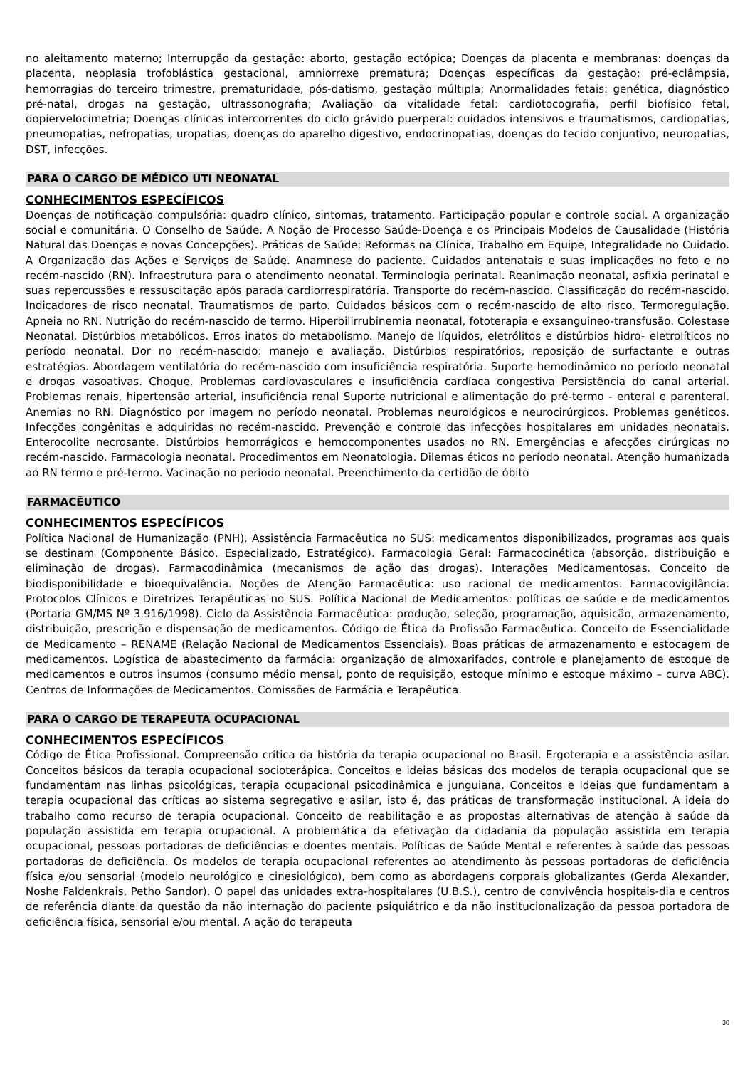no aleitamento materno; Interrupção da gestação: aborto, gestação ectópica; Doenças da placenta e membranas: doenças da placenta, neoplasia trofoblástica gestacional, amniorrexe prematura; Doenças específicas da gestação: pré-eclâmpsia, hemorragias do terceiro trimestre, prematuridade, pós-datismo, gestação múltipla; Anormalidades fetais: genética, diagnóstico pré-natal, drogas na gestação, ultrassonografia; Avaliação da vitalidade fetal: cardiotocografia, perfil biofísico fetal, dopiervelocimetria; Doenças clínicas intercorrentes do ciclo grávido puerperal: cuidados intensivos e traumatismos, cardiopatias, pneumopatias, nefropatias, uropatias, doenças do aparelho digestivo, endocrinopatias, doenças do tecido conjuntivo, neuropatias, DST, infecções.
PARA O CARGO DE MÉDICO UTI NEONATAL
CONHECIMENTOS ESPECÍFICOS
Doenças de notificação compulsória: quadro clínico, sintomas, tratamento. Participação popular e controle social. A organização social e comunitária. O Conselho de Saúde. A Noção de Processo Saúde-Doença e os Principais Modelos de Causalidade (História Natural das Doenças e novas Concepções). Práticas de Saúde: Reformas na Clínica, Trabalho em Equipe, Integralidade no Cuidado. A Organização das Ações e Serviços de Saúde. Anamnese do paciente. Cuidados antenatais e suas implicações no feto e no recém-nascido (RN). Infraestrutura para o atendimento neonatal. Terminologia perinatal. Reanimação neonatal, asfixia perinatal e suas repercussões e ressuscitação após parada cardiorrespiratória. Transporte do recém-nascido. Classificação do recém-nascido. Indicadores de risco neonatal. Traumatismos de parto. Cuidados básicos com o recém-nascido de alto risco. Termoregulação. Apneia no RN. Nutrição do recém-nascido de termo. Hiperbilirrubinemia neonatal, fototerapia e exsanguineo-transfusão. Colestase Neonatal. Distúrbios metabólicos. Erros inatos do metabolismo. Manejo de líquidos, eletrólitos e distúrbios hidro- eletrolíticos no período neonatal. Dor no recém-nascido: manejo e avaliação. Distúrbios respiratórios, reposição de surfactante e outras estratégias. Abordagem ventilatória do recém-nascido com insuficiência respiratória. Suporte hemodinâmico no período neonatal e drogas vasoativas. Choque. Problemas cardiovasculares e insuficiência cardíaca congestiva Persistência do canal arterial. Problemas renais, hipertensão arterial, insuficiência renal Suporte nutricional e alimentação do pré-termo - enteral e parenteral. Anemias no RN. Diagnóstico por imagem no período neonatal. Problemas neurológicos e neurocirúrgicos. Problemas genéticos. Infecções congênitas e adquiridas no recém-nascido. Prevenção e controle das infecções hospitalares em unidades neonatais. Enterocolite necrosante. Distúrbios hemorrágicos e hemocomponentes usados no RN. Emergências e afecções cirúrgicas no recém-nascido. Farmacologia neonatal. Procedimentos em Neonatologia. Dilemas éticos no período neonatal. Atenção humanizada ao RN termo e pré-termo. Vacinação no período neonatal. Preenchimento da certidão de óbito
FARMACÊUTICO
CONHECIMENTOS ESPECÍFICOS
Política Nacional de Humanização (PNH). Assistência Farmacêutica no SUS: medicamentos disponibilizados, programas aos quais se destinam (Componente Básico, Especializado, Estratégico). Farmacologia Geral: Farmacocinética (absorção, distribuição e eliminação de drogas). Farmacodinâmica (mecanismos de ação das drogas). Interações Medicamentosas. Conceito de biodisponibilidade e bioequivalência. Noções de Atenção Farmacêutica: uso racional de medicamentos. Farmacovigilância. Protocolos Clínicos e Diretrizes Terapêuticas no SUS. Política Nacional de Medicamentos: políticas de saúde e de medicamentos (Portaria GM/MS Nº 3.916/1998). Ciclo da Assistência Farmacêutica: produção, seleção, programação, aquisição, armazenamento, distribuição, prescrição e dispensação de medicamentos. Código de Ética da Profissão Farmacêutica. Conceito de Essencialidade de Medicamento – RENAME (Relação Nacional de Medicamentos Essenciais). Boas práticas de armazenamento e estocagem de medicamentos. Logística de abastecimento da farmácia: organização de almoxarifados, controle e planejamento de estoque de medicamentos e outros insumos (consumo médio mensal, ponto de requisição, estoque mínimo e estoque máximo – curva ABC). Centros de Informações de Medicamentos. Comissões de Farmácia e Terapêutica.
PARA O CARGO DE TERAPEUTA OCUPACIONAL
CONHECIMENTOS ESPECÍFICOS
Código de Ética Profissional. Compreensão crítica da história da terapia ocupacional no Brasil. Ergoterapia e a assistência asilar. Conceitos básicos da terapia ocupacional socioterápica. Conceitos e ideias básicas dos modelos de terapia ocupacional que se fundamentam nas linhas psicológicas, terapia ocupacional psicodinâmica e junguiana. Conceitos e ideias que fundamentam a terapia ocupacional das críticas ao sistema segregativo e asilar, isto é, das práticas de transformação institucional. A ideia do trabalho como recurso de terapia ocupacional. Conceito de reabilitação e as propostas alternativas de atenção à saúde da população assistida em terapia ocupacional. A problemática da efetivação da cidadania da população assistida em terapia ocupacional, pessoas portadoras de deficiências e doentes mentais. Políticas de Saúde Mental e referentes à saúde das pessoas portadoras de deficiência. Os modelos de terapia ocupacional referentes ao atendimento às pessoas portadoras de deficiência física e/ou sensorial (modelo neurológico e cinesiológico), bem como as abordagens corporais globalizantes (Gerda Alexander, Noshe Faldenkrais, Petho Sandor). O papel das unidades extra-hospitalares (U.B.S.), centro de convivência hospitais-dia e centros de referência diante da questão da não internação do paciente psiquiátrico e da não institucionalização da pessoa portadora de deficiência física, sensorial e/ou mental. A ação do terapeuta
30